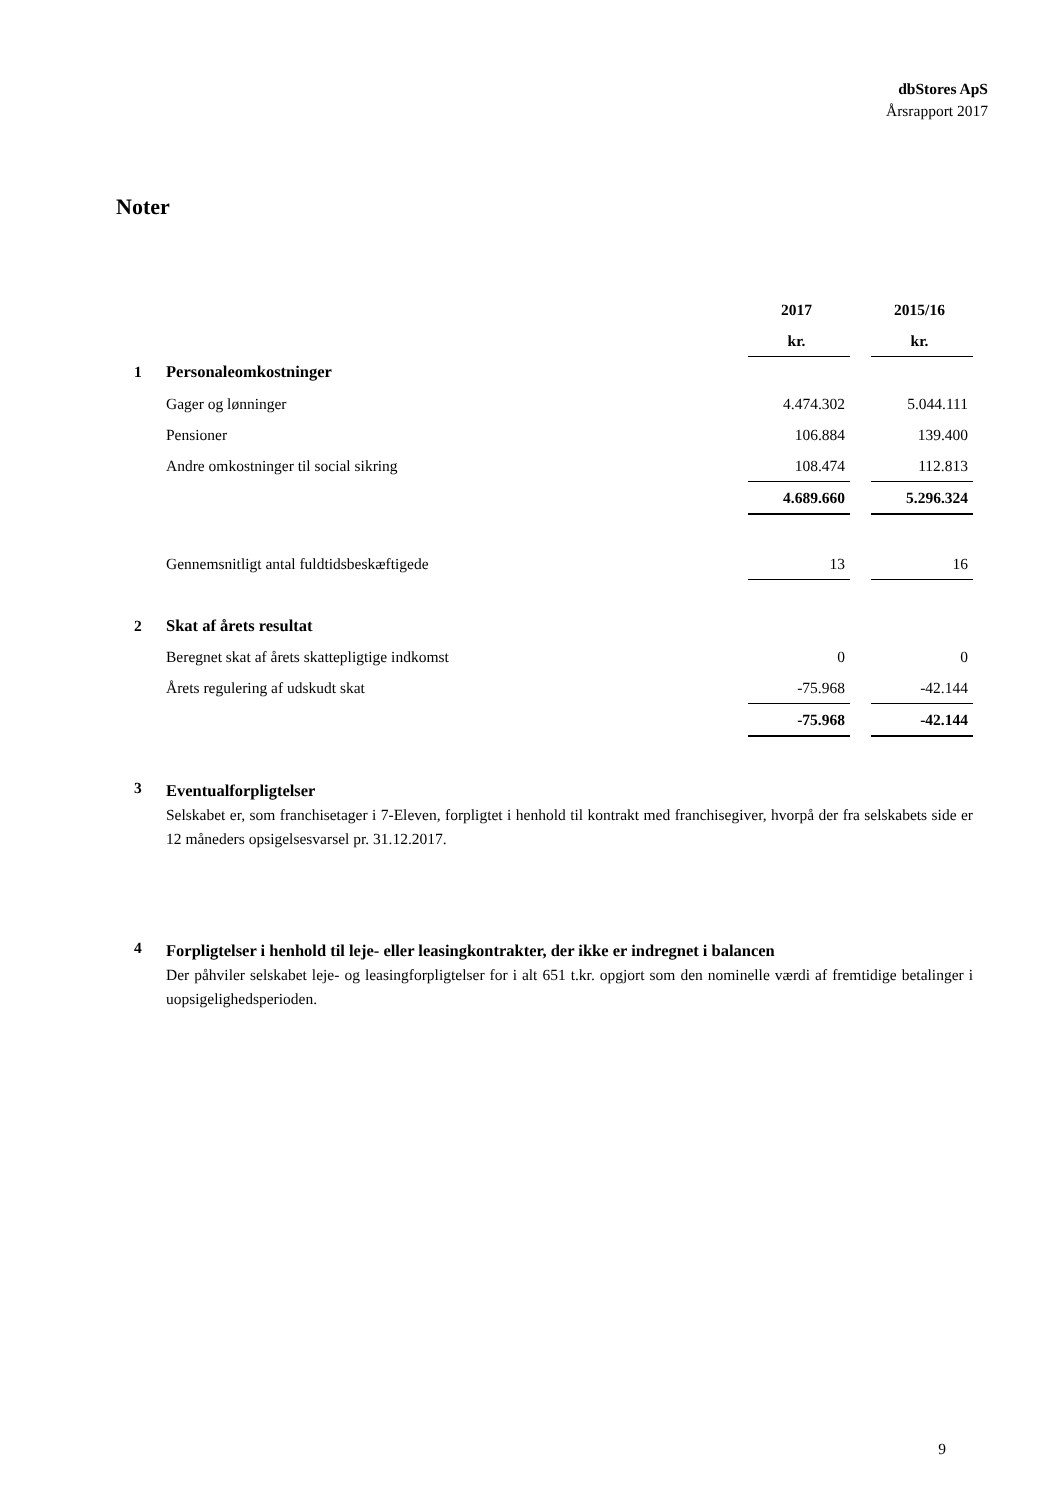dbStores ApS
Årsrapport 2017
Noter
| | | 2017 | | 2015/16 |
| | | kr. | | kr. |
| 1 | Personaleomkostninger | | | |
| | Gager og lønninger | 4.474.302 | | 5.044.111 |
| | Pensioner | 106.884 | | 139.400 |
| | Andre omkostninger til social sikring | 108.474 | | 112.813 |
| | | 4.689.660 | | 5.296.324 |
| | Gennemsnitligt antal fuldtidsbeskæftigede | 13 | | 16 |
| 2 | Skat af årets resultat | | | |
| | Beregnet skat af årets skattepligtige indkomst | 0 | | 0 |
| | Årets regulering af udskudt skat | -75.968 | | -42.144 |
| | | -75.968 | | -42.144 |
3
Eventualforpligtelser
Selskabet er, som franchisetager i 7-Eleven, forpligtet i henhold til kontrakt med franchisegiver, hvorpå der fra selskabets side er 12 måneders opsigelsesvarsel pr. 31.12.2017.
4
Forpligtelser i henhold til leje- eller leasingkontrakter, der ikke er indregnet i balancen
Der påhviler selskabet leje- og leasingforpligtelser for i alt 651 t.kr. opgjort som den nominelle værdi af fremtidige betalinger i uopsigelighedsperioden.
9